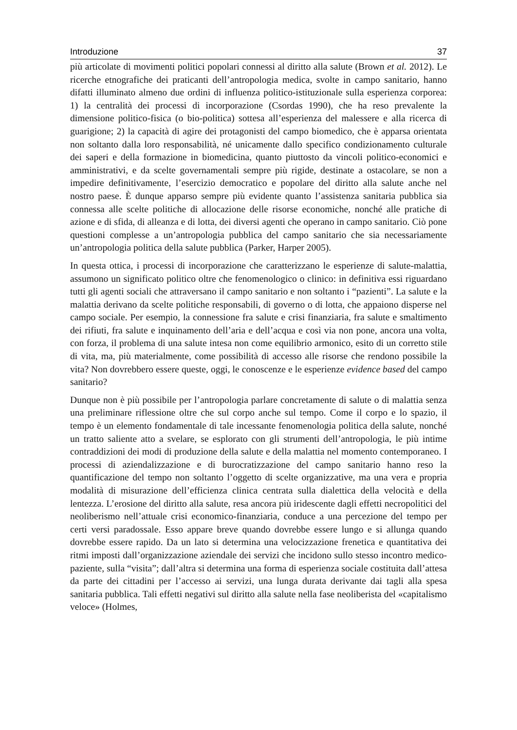Introduzione 37
più articolate di movimenti politici popolari connessi al diritto alla salute (Brown et al. 2012). Le ricerche etnografiche dei praticanti dell’antropologia medica, svolte in campo sanitario, hanno difatti illuminato almeno due ordini di influenza politico-istituzionale sulla esperienza corporea: 1) la centralità dei processi di incorporazione (Csordas 1990), che ha reso prevalente la dimensione politico-fisica (o bio-politica) sottesa all’esperienza del malessere e alla ricerca di guarigione; 2) la capacità di agire dei protagonisti del campo biomedico, che è apparsa orientata non soltanto dalla loro responsabilità, né unicamente dallo specifico condizionamento culturale dei saperi e della formazione in biomedicina, quanto piuttosto da vincoli politico-economici e amministrativi, e da scelte governamentali sempre più rigide, destinate a ostacolare, se non a impedire definitivamente, l’esercizio democratico e popolare del diritto alla salute anche nel nostro paese. È dunque apparso sempre più evidente quanto l’assistenza sanitaria pubblica sia connessa alle scelte politiche di allocazione delle risorse economiche, nonché alle pratiche di azione e di sfida, di alleanza e di lotta, dei diversi agenti che operano in campo sanitario. Ciò pone questioni complesse a un’antropologia pubblica del campo sanitario che sia necessariamente un’antropologia politica della salute pubblica (Parker, Harper 2005).
In questa ottica, i processi di incorporazione che caratterizzano le esperienze di salute-malattia, assumono un significato politico oltre che fenomenologico o clinico: in definitiva essi riguardano tutti gli agenti sociali che attraversano il campo sanitario e non soltanto i “pazienti”. La salute e la malattia derivano da scelte politiche responsabili, di governo o di lotta, che appaiono disperse nel campo sociale. Per esempio, la connessione fra salute e crisi finanziaria, fra salute e smaltimento dei rifiuti, fra salute e inquinamento dell’aria e dell’acqua e così via non pone, ancora una volta, con forza, il problema di una salute intesa non come equilibrio armonico, esito di un corretto stile di vita, ma, più materialmente, come possibilità di accesso alle risorse che rendono possibile la vita? Non dovrebbero essere queste, oggi, le conoscenze e le esperienze evidence based del campo sanitario?
Dunque non è più possibile per l’antropologia parlare concretamente di salute o di malattia senza una preliminare riflessione oltre che sul corpo anche sul tempo. Come il corpo e lo spazio, il tempo è un elemento fondamentale di tale incessante fenomenologia politica della salute, nonché un tratto saliente atto a svelare, se esplorato con gli strumenti dell’antropologia, le più intime contraddizioni dei modi di produzione della salute e della malattia nel momento contemporaneo. I processi di aziendalizzazione e di burocratizzazione del campo sanitario hanno reso la quantificazione del tempo non soltanto l’oggetto di scelte organizzative, ma una vera e propria modalità di misurazione dell’efficienza clinica centrata sulla dialettica della velocità e della lentezza. L’erosione del diritto alla salute, resa ancora più iridescente dagli effetti necropolitici del neoliberismo nell’attuale crisi economico-finanziaria, conduce a una percezione del tempo per certi versi paradossale. Esso appare breve quando dovrebbe essere lungo e si allunga quando dovrebbe essere rapido. Da un lato si determina una velocizzazione frenetica e quantitativa dei ritmi imposti dall’organizzazione aziendale dei servizi che incidono sullo stesso incontro medico-paziente, sulla “visita”; dall’altra si determina una forma di esperienza sociale costituita dall’attesa da parte dei cittadini per l’accesso ai servizi, una lunga durata derivante dai tagli alla spesa sanitaria pubblica. Tali effetti negativi sul diritto alla salute nella fase neoliberista del «capitalismo veloce» (Holmes,